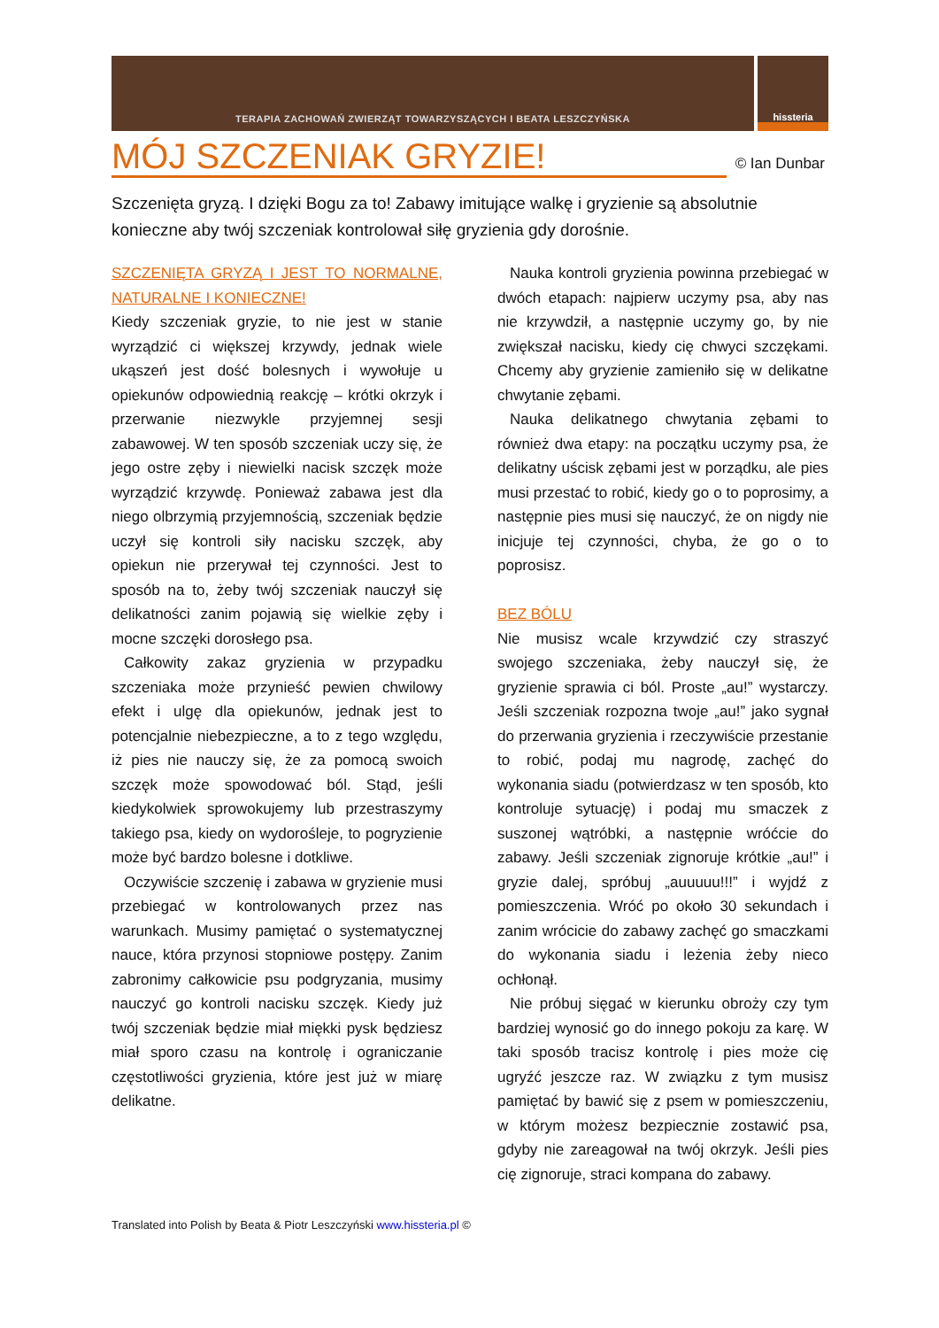TERAPIA ZACHOWAŃ ZWIERZĄT TOWARZYSZĄCYCH I BEATA LESZCZYŃSKA
hissteria
MÓJ SZCZENIAK GRYZIE!
© Ian Dunbar
Szczenięta gryzą. I dzięki Bogu za to! Zabawy imitujące walkę i gryzienie są absolutnie konieczne aby twój szczeniak kontrolował siłę gryzienia gdy dorośnie.
SZCZENIĘTA GRYZĄ I JEST TO NORMALNE, NATURALNE I KONIECZNE!
Kiedy szczeniak gryzie, to nie jest w stanie wyrządzić ci większej krzywdy, jednak wiele ukąszeń jest dość bolesnych i wywołuje u opiekunów odpowiednią reakcję – krótki okrzyk i przerwanie niezwykle przyjemnej sesji zabawowej. W ten sposób szczeniak uczy się, że jego ostre zęby i niewielki nacisk szczęk może wyrządzić krzywdę. Ponieważ zabawa jest dla niego olbrzymią przyjemnością, szczeniak będzie uczył się kontroli siły nacisku szczęk, aby opiekun nie przerywał tej czynności. Jest to sposób na to, żeby twój szczeniak nauczył się delikatności zanim pojawią się wielkie zęby i mocne szczęki dorosłego psa.
Całkowity zakaz gryzienia w przypadku szczeniaka może przynieść pewien chwilowy efekt i ulgę dla opiekunów, jednak jest to potencjalnie niebezpieczne, a to z tego względu, iż pies nie nauczy się, że za pomocą swoich szczęk może spowodować ból. Stąd, jeśli kiedykolwiek sprowokujemy lub przestraszymy takiego psa, kiedy on wydorośleje, to pogryzienie może być bardzo bolesne i dotkliwe.
Oczywiście szczenię i zabawa w gryzienie musi przebiegać w kontrolowanych przez nas warunkach. Musimy pamiętać o systematycznej nauce, która przynosi stopniowe postępy. Zanim zabronimy całkowicie psu podgryzania, musimy nauczyć go kontroli nacisku szczęk. Kiedy już twój szczeniak będzie miał miękki pysk będziesz miał sporo czasu na kontrolę i ograniczanie częstotliwości gryzienia, które jest już w miarę delikatne.
Nauka kontroli gryzienia powinna przebiegać w dwóch etapach: najpierw uczymy psa, aby nas nie krzywdził, a następnie uczymy go, by nie zwiększał nacisku, kiedy cię chwyci szczękami. Chcemy aby gryzienie zamieniło się w delikatne chwytanie zębami.
Nauka delikatnego chwytania zębami to również dwa etapy: na początku uczymy psa, że delikatny uścisk zębami jest w porządku, ale pies musi przestać to robić, kiedy go o to poprosimy, a następnie pies musi się nauczyć, że on nigdy nie inicjuje tej czynności, chyba, że go o to poprosisz.
BEZ BÓLU
Nie musisz wcale krzywdzić czy straszyć swojego szczeniaka, żeby nauczył się, że gryzienie sprawia ci ból. Proste „au!” wystarczy. Jeśli szczeniak rozpozna twoje „au!” jako sygnał do przerwania gryzienia i rzeczywiście przestanie to robić, podaj mu nagrodę, zachęć do wykonania siadu (potwierdzasz w ten sposób, kto kontroluje sytuację) i podaj mu smaczek z suszonej wątróbki, a następnie wróćcie do zabawy. Jeśli szczeniak zignoruje krótkie „au!” i gryzie dalej, spróbuj „auuuuu!!!” i wyjdź z pomieszczenia. Wróć po około 30 sekundach i zanim wrócicie do zabawy zachęć go smaczkami do wykonania siadu i leżenia żeby nieco ochłonął.
Nie próbuj sięgać w kierunku obroży czy tym bardziej wynosić go do innego pokoju za karę. W taki sposób tracisz kontrolę i pies może cię ugryźć jeszcze raz. W związku z tym musisz pamiętać by bawić się z psem w pomieszczeniu, w którym możesz bezpiecznie zostawić psa, gdyby nie zareagował na twój okrzyk. Jeśli pies cię zignoruje, straci kompana do zabawy.
Translated into Polish by Beata & Piotr Leszczyński www.hissteria.pl ©